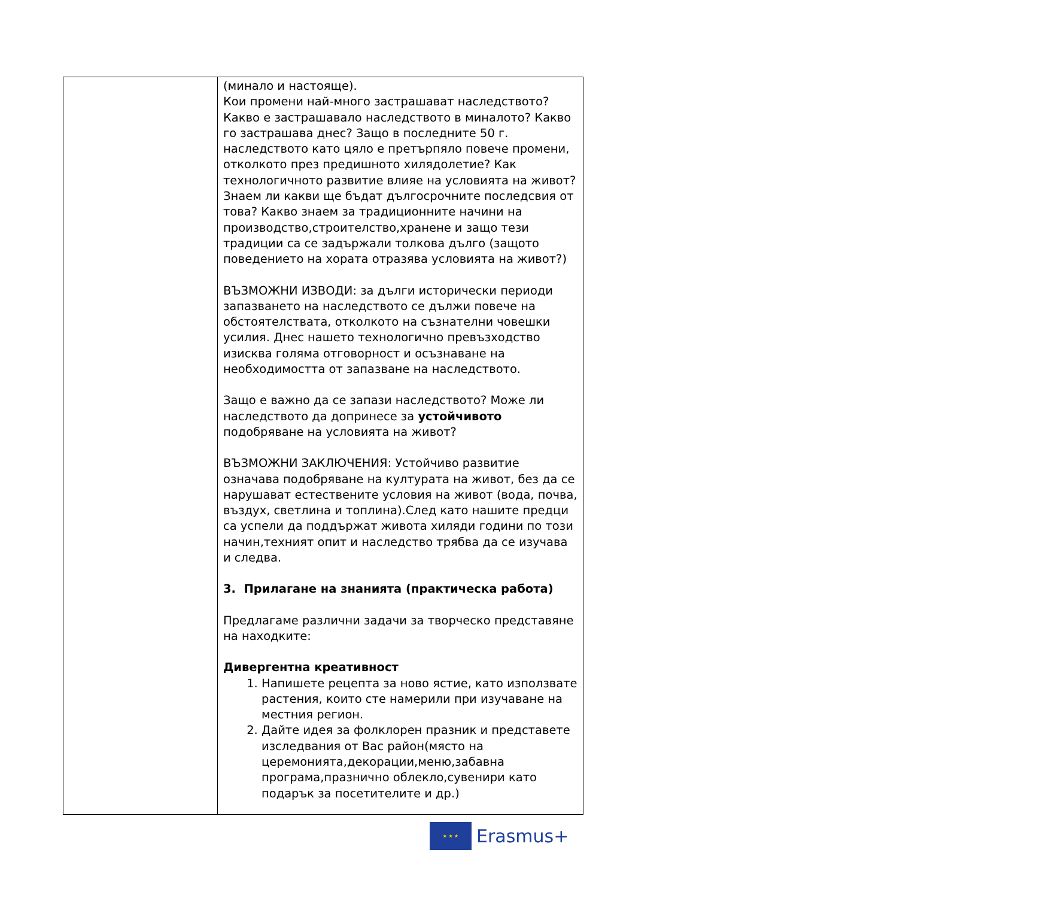| | (минало и настояще). Кои промени най-много застрашават наследството? Какво е застрашавало наследството в миналото? Какво го застрашава днес? Защо в последните 50 г. наследството като цяло е претърпяло повече промени, отколкото през предишното хилядолетие? Как технологичното развитие влияе на условията на живот? Знаем ли какви ще бъдат дългосрочните последсвия от това? Какво знаем за традиционните начини на производство,строителство,хранене и защо тези традиции са се задържали толкова дълго (защото поведението на хората отразява условията на живот?) ВЪЗМОЖНИ ИЗВОДИ: за дълги исторически периоди запазването на наследството се дължи повече на обстоятелствата, отколкото на съзнателни човешки усилия. Днес нашето технологично превъзходство изисква голяма отговорност и осъзнаване на необходимостта от запазване на наследството. Защо е важно да се запази наследството? Може ли наследството да допринесе за устойчивото подобряване на условията на живот? ВЪЗМОЖНИ ЗАКЛЮЧЕНИЯ: Устойчиво развитие означава подобряване на културата на живот, без да се нарушават естествените условия на живот (вода, почва, въздух, светлина и топлина).След като нашите предци са успели да поддържат живота хиляди години по този начин,техният опит и наследство трябва да се изучава и следва. 3. Прилагане на знанията (практическа работа) Предлагаме различни задачи за творческо представяне на находките: Дивергентна креативност 1. Напишете рецепта за ново ястие, като използвате растения, които сте намерили при изучаване на местния регион. 2. Дайте идея за фолклорен празник и представете изследвания от Вас район(място на церемонията,декорации,меню,забавна програма,празнично облекло,сувенири като подарък за посетителите и др.) |
★ ★ ★
Erasmus+